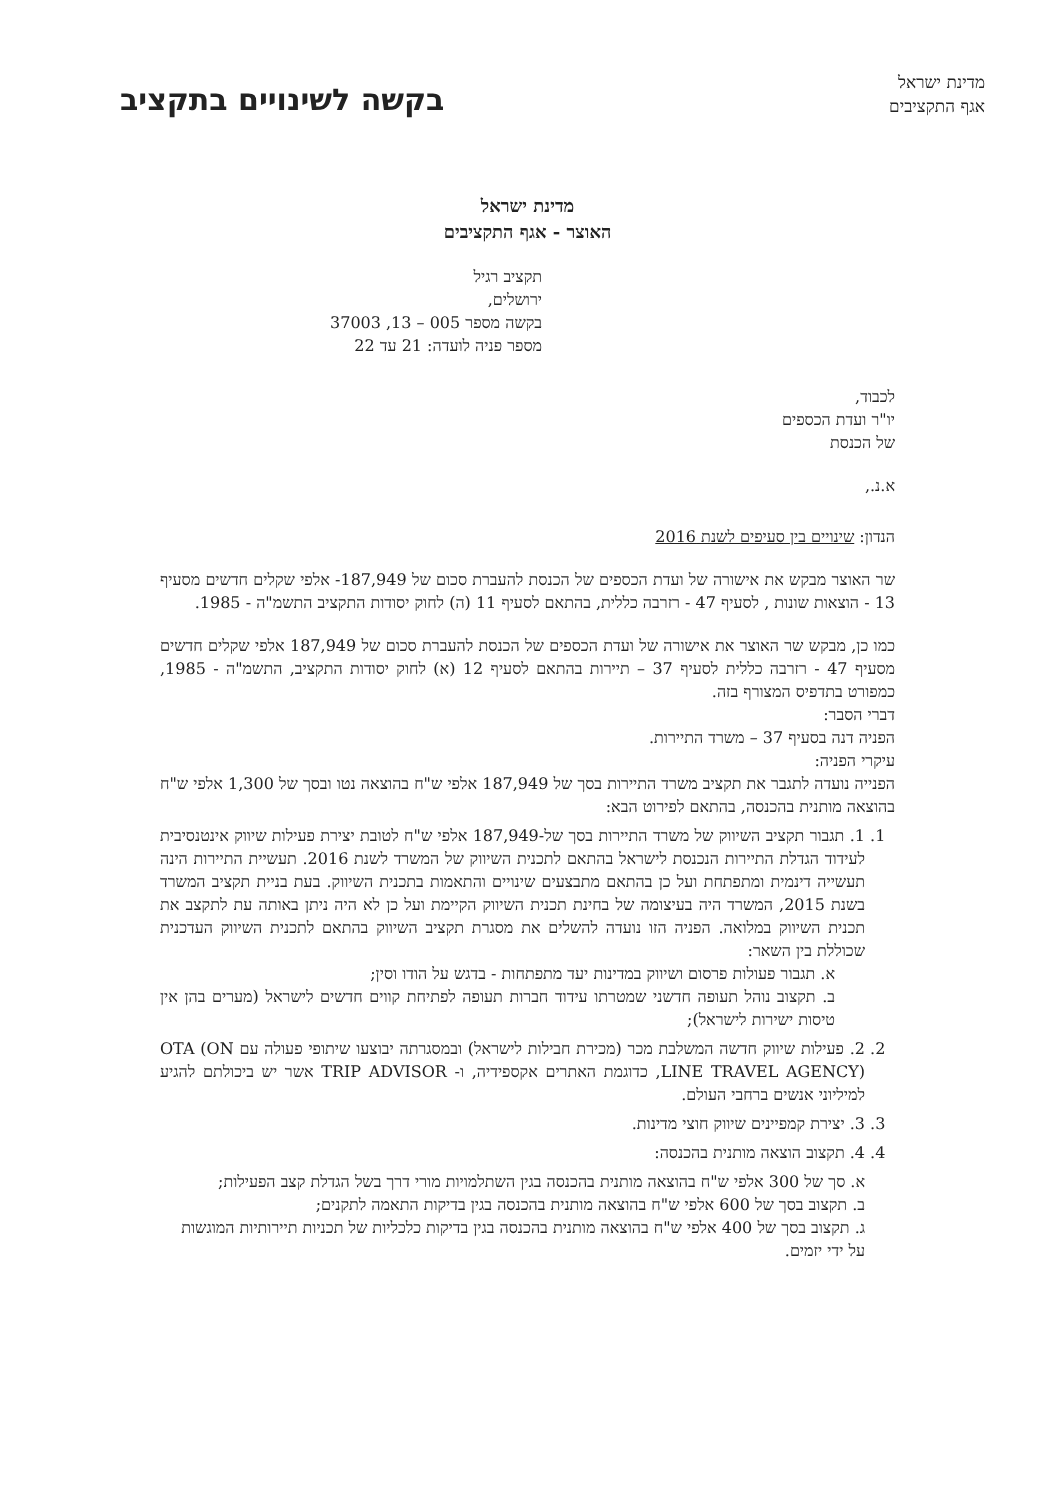מדינת ישראל
אגף התקציבים
בקשה לשינויים בתקציב
מדינת ישראל
האוצר - אגף התקציבים
תקציב רגיל
ירושלים,
בקשה מספר 005 – 13, 37003
מספר פניה לועדה: 21 עד 22
לכבוד,
יו"ר ועדת הכספים
של הכנסת
א.נ.,
הנדון: שינויים בין סעיפים לשנת 2016
שר האוצר מבקש את אישורה של ועדת הכספים של הכנסת להעברת סכום של ‎187,949-‏ אלפי שקלים חדשים מסעיף 13 - הוצאות שונות , לסעיף 47 - רזרבה כללית, בהתאם לסעיף 11 (ה) לחוק יסודות התקציב התשמ"ה - 1985.
כמו כן, מבקש שר האוצר את אישורה של ועדת הכספים של הכנסת להעברת סכום של 187,949 אלפי שקלים חדשים מסעיף 47 - רזרבה כללית לסעיף 37 – תיירות בהתאם לסעיף 12 (א) לחוק יסודות התקציב, התשמ"ה - 1985, כמפורט בתדפיס המצורף בזה.
דברי הסבר:
הפניה דנה בסעיף 37 – משרד התיירות.
עיקרי הפניה:
הפנייה נועדה לתגבר את תקציב משרד התיירות בסך של 187,949 אלפי ש"ח בהוצאה נטו ובסך של 1,300 אלפי ש"ח בהוצאה מותנית בהכנסה, בהתאם לפירוט הבא:
1. 1. תגבור תקציב השיווק של משרד התיירות בסך של-187,949 אלפי ש"ח לטובת יצירת פעילות שיווק אינטנסיבית לעידוד הגדלת התיירות הנכנסת לישראל בהתאם לתכנית השיווק של המשרד לשנת 2016. תעשיית התיירות הינה תעשייה דינמית ומתפתחת ועל כן בהתאם מתבצעים שינויים והתאמות בתכנית השיווק. בעת בניית תקציב המשרד בשנת 2015, המשרד היה בעיצומה של בחינת תכנית השיווק הקיימת ועל כן לא היה ניתן באותה עת לתקצב את תכנית השיווק במלואה. הפניה הזו נועדה להשלים את מסגרת תקציב השיווק בהתאם לתכנית השיווק העדכנית שכוללת בין השאר:
א. תגבור פעולות פרסום ושיווק במדינות יעד מתפתחות - בדגש על הודו וסין;
ב. תקצוב נוהל תעופה חדשני שמטרתו עידוד חברות תעופה לפתיחת קווים חדשים לישראל (מערים בהן אין טיסות ישירות לישראל);
2. 2. פעילות שיווק חדשה המשלבת מכר (מכירת חבילות לישראל) ובמסגרתה יבוצעו שיתופי פעולה עם OTA (ON LINE TRAVEL AGENCY), כדוגמת האתרים אקספידיה, ו- TRIP ADVISOR אשר יש ביכולתם להגיע למיליוני אנשים ברחבי העולם.
3. 3. יצירת קמפיינים שיווק חוצי מדינות.
4. 4. תקצוב הוצאה מותנית בהכנסה:
א. סך של 300 אלפי ש"ח בהוצאה מותנית בהכנסה בגין השתלמויות מורי דרך בשל הגדלת קצב הפעילות;
ב. תקצוב בסך של 600 אלפי ש"ח בהוצאה מותנית בהכנסה בגין בדיקות התאמה לתקנים;
ג. תקצוב בסך של 400 אלפי ש"ח בהוצאה מותנית בהכנסה בגין בדיקות כלכליות של תכניות תיירותיות המוגשות על ידי יזמים.